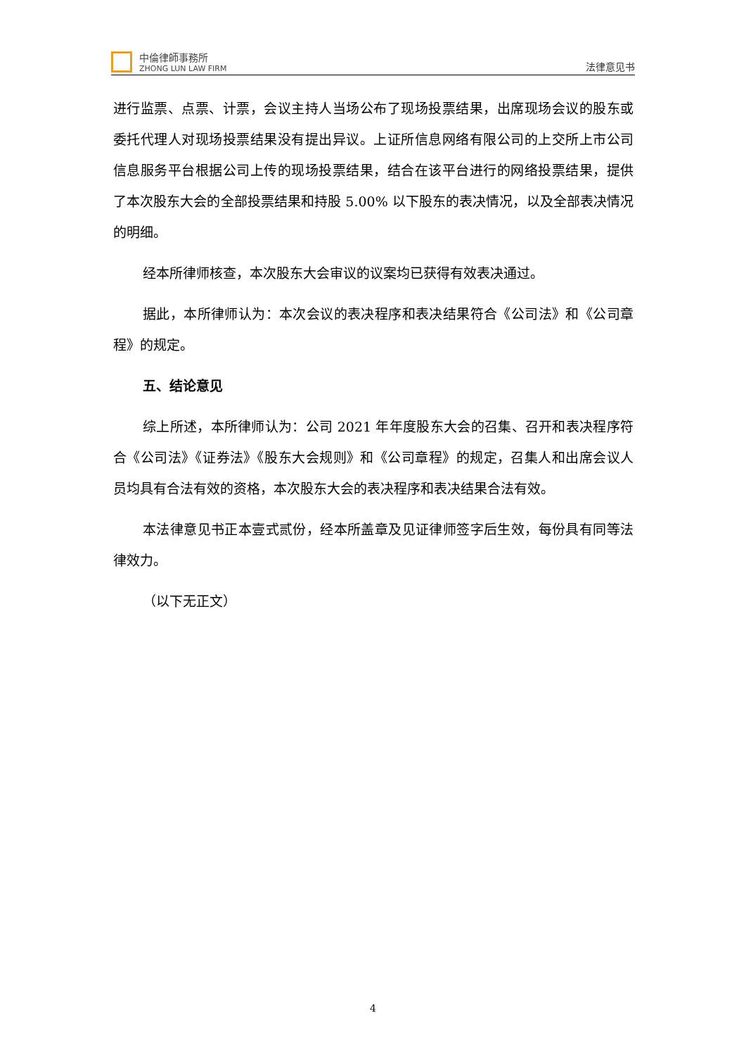中倫律師事務所
ZHONG LUN LAW FIRM
法律意见书
进行监票、点票、计票，会议主持人当场公布了现场投票结果，出席现场会议的股东或委托代理人对现场投票结果没有提出异议。上证所信息网络有限公司的上交所上市公司信息服务平台根据公司上传的现场投票结果，结合在该平台进行的网络投票结果，提供了本次股东大会的全部投票结果和持股 5.00% 以下股东的表决情况，以及全部表决情况的明细。
经本所律师核查，本次股东大会审议的议案均已获得有效表决通过。
据此，本所律师认为：本次会议的表决程序和表决结果符合《公司法》和《公司章程》的规定。
五、结论意见
综上所述，本所律师认为：公司 2021 年年度股东大会的召集、召开和表决程序符合《公司法》《证券法》《股东大会规则》和《公司章程》的规定，召集人和出席会议人员均具有合法有效的资格，本次股东大会的表决程序和表决结果合法有效。
本法律意见书正本壹式贰份，经本所盖章及见证律师签字后生效，每份具有同等法律效力。
（以下无正文）
4